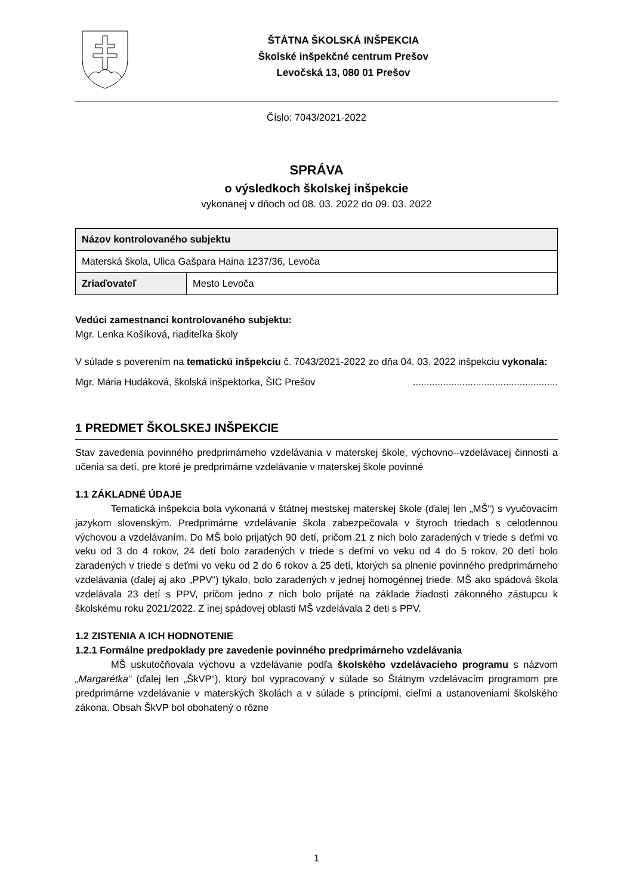ŠTÁTNA ŠKOLSKÁ INŠPEKCIA
Školské inšpekčné centrum Prešov
Levočská 13, 080 01 Prešov
Číslo: 7043/2021-2022
SPRÁVA
o výsledkoch školskej inšpekcie
vykonanej v dňoch od 08. 03. 2022 do 09. 03. 2022
| Názov kontrolovaného subjektu | |
| Materská škola, Ulica Gašpara Haina 1237/36, Levoča | |
| Zriaďovateľ | Mesto Levoča |
Vedúci zamestnanci kontrolovaného subjektu:
Mgr. Lenka Košíková, riaditeľka školy
V súlade s poverením na tematickú inšpekciu č. 7043/2021-2022 zo dňa 04. 03. 2022 inšpekciu vykonala:
Mgr. Mária Hudáková, školská inšpektorka, ŠIC Prešov .....................................................
1 PREDMET ŠKOLSKEJ INŠPEKCIE
Stav zavedenia povinného predprimárneho vzdelávania v materskej škole, výchovno--vzdelávacej činnosti a učenia sa detí, pre ktoré je predprimárne vzdelávanie v materskej škole povinné
1.1 ZÁKLADNÉ ÚDAJE
Tematická inšpekcia bola vykonaná v štátnej mestskej materskej škole (ďalej len „MŠ“) s vyučovacím jazykom slovenským. Predprimárne vzdelávanie škola zabezpečovala v štyroch triedach s celodennou výchovou a vzdelávaním. Do MŠ bolo prijatých 90 detí, pričom 21 z nich bolo zaradených v triede s deťmi vo veku od 3 do 4 rokov, 24 detí bolo zaradených v triede s deťmi vo veku od 4 do 5 rokov, 20 detí bolo zaradených v triede s deťmi vo veku od 2 do 6 rokov a 25 detí, ktorých sa plnenie povinného predprimárneho vzdelávania (ďalej aj ako „PPV“) týkalo, bolo zaradených v jednej homogénnej triede. MŠ ako spádová škola vzdelávala 23 detí s PPV, pričom jedno z nich bolo prijaté na základe žiadosti zákonného zástupcu k školskému roku 2021/2022. Z inej spádovej oblasti MŠ vzdelávala 2 deti s PPV.
1.2 ZISTENIA A ICH HODNOTENIE
1.2.1 Formálne predpoklady pre zavedenie povinného predprimárneho vzdelávania
MŠ uskutočňovala výchovu a vzdelávanie podľa školského vzdelávacieho programu s názvom „Margarétka“ (ďalej len „ŠkVP“), ktorý bol vypracovaný v súlade so Štátnym vzdelávacím programom pre predprimárne vzdelávanie v materských školách a v súlade s princípmi, cieľmi a ustanoveniami školského zákona. Obsah ŠkVP bol obohatený o rôzne
1